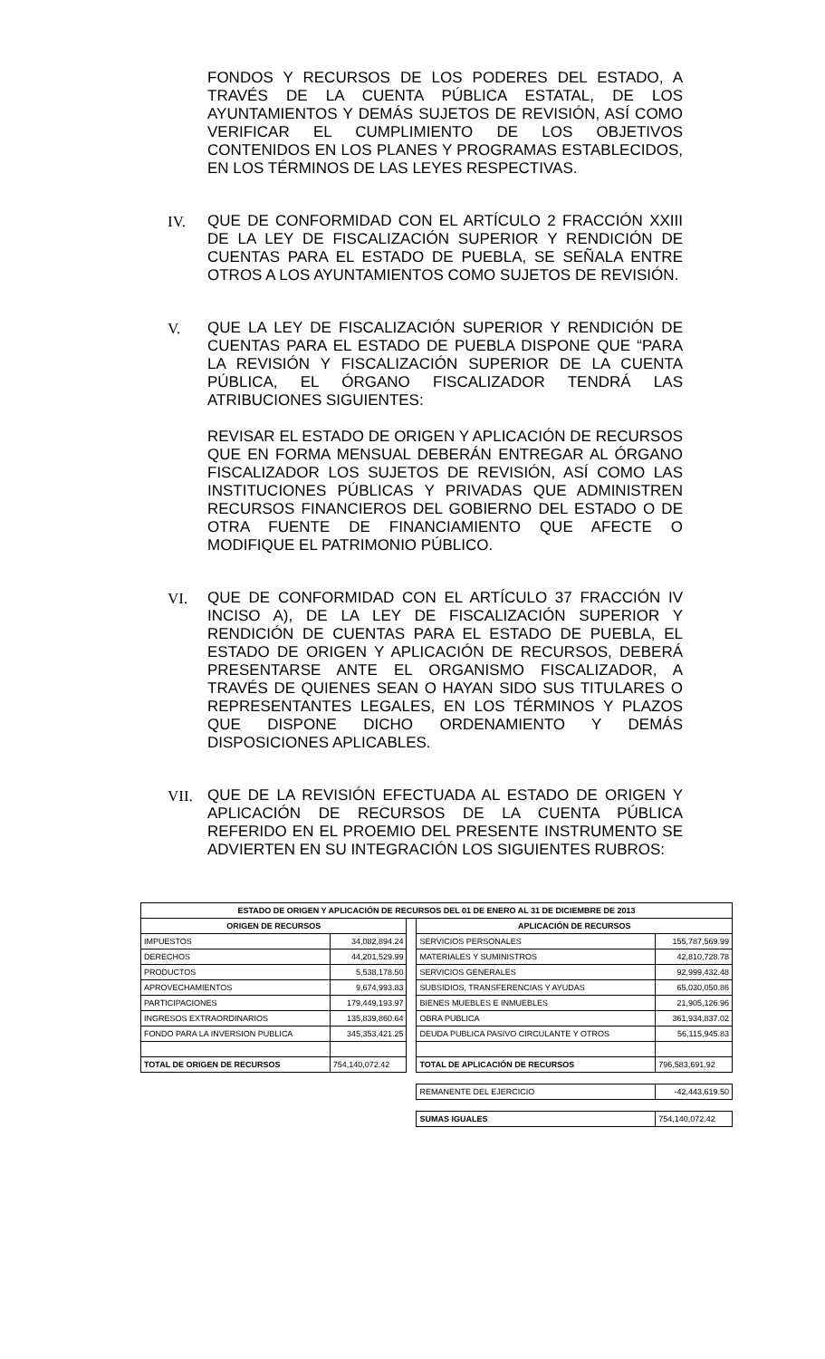FONDOS Y RECURSOS DE LOS PODERES DEL ESTADO, A TRAVÉS DE LA CUENTA PÚBLICA ESTATAL, DE LOS AYUNTAMIENTOS Y DEMÁS SUJETOS DE REVISIÓN, ASÍ COMO VERIFICAR EL CUMPLIMIENTO DE LOS OBJETIVOS CONTENIDOS EN LOS PLANES Y PROGRAMAS ESTABLECIDOS, EN LOS TÉRMINOS DE LAS LEYES RESPECTIVAS.
IV. QUE DE CONFORMIDAD CON EL ARTÍCULO 2 FRACCIÓN XXIII DE LA LEY DE FISCALIZACIÓN SUPERIOR Y RENDICIÓN DE CUENTAS PARA EL ESTADO DE PUEBLA, SE SEÑALA ENTRE OTROS A LOS AYUNTAMIENTOS COMO SUJETOS DE REVISIÓN.
V. QUE LA LEY DE FISCALIZACIÓN SUPERIOR Y RENDICIÓN DE CUENTAS PARA EL ESTADO DE PUEBLA DISPONE QUE “PARA LA REVISIÓN Y FISCALIZACIÓN SUPERIOR DE LA CUENTA PÚBLICA, EL ÓRGANO FISCALIZADOR TENDRÁ LAS ATRIBUCIONES SIGUIENTES:
REVISAR EL ESTADO DE ORIGEN Y APLICACIÓN DE RECURSOS QUE EN FORMA MENSUAL DEBERÁN ENTREGAR AL ÓRGANO FISCALIZADOR LOS SUJETOS DE REVISIÓN, ASÍ COMO LAS INSTITUCIONES PÚBLICAS Y PRIVADAS QUE ADMINISTREN RECURSOS FINANCIEROS DEL GOBIERNO DEL ESTADO O DE OTRA FUENTE DE FINANCIAMIENTO QUE AFECTE O MODIFIQUE EL PATRIMONIO PÚBLICO.
VI. QUE DE CONFORMIDAD CON EL ARTÍCULO 37 FRACCIÓN IV INCISO A), DE LA LEY DE FISCALIZACIÓN SUPERIOR Y RENDICIÓN DE CUENTAS PARA EL ESTADO DE PUEBLA, EL ESTADO DE ORIGEN Y APLICACIÓN DE RECURSOS, DEBERÁ PRESENTARSE ANTE EL ORGANISMO FISCALIZADOR, A TRAVÉS DE QUIENES SEAN O HAYAN SIDO SUS TITULARES O REPRESENTANTES LEGALES, EN LOS TÉRMINOS Y PLAZOS QUE DISPONE DICHO ORDENAMIENTO Y DEMÁS DISPOSICIONES APLICABLES.
VII. QUE DE LA REVISIÓN EFECTUADA AL ESTADO DE ORIGEN Y APLICACIÓN DE RECURSOS DE LA CUENTA PÚBLICA REFERIDO EN EL PROEMIO DEL PRESENTE INSTRUMENTO SE ADVIERTEN EN SU INTEGRACIÓN LOS SIGUIENTES RUBROS:
| ESTADO DE ORIGEN Y APLICACIÓN DE RECURSOS DEL 01 DE ENERO AL 31 DE DICIEMBRE DE 2013 | | | | |
| ORIGEN DE RECURSOS | | | APLICACIÓN DE RECURSOS | |
| IMPUESTOS | 34,082,894.24 | | SERVICIOS PERSONALES | 155,787,569.99 |
| DERECHOS | 44,201,529.99 | | MATERIALES Y SUMINISTROS | 42,810,728.78 |
| PRODUCTOS | 5,538,178.50 | | SERVICIOS GENERALES | 92,999,432.48 |
| APROVECHAMIENTOS | 9,674,993.83 | | SUBSIDIOS, TRANSFERENCIAS Y AYUDAS | 65,030,050.86 |
| PARTICIPACIONES | 179,449,193.97 | | BIENES MUEBLES E INMUEBLES | 21,905,126.96 |
| INGRESOS EXTRAORDINARIOS | 135,839,860.64 | | OBRA PUBLICA | 361,934,837.02 |
| FONDO PARA LA INVERSION PUBLICA | 345,353,421.25 | | DEUDA PUBLICA PASIVO CIRCULANTE Y OTROS | 56,115,945.83 |
| TOTAL DE ORIGEN DE RECURSOS | 754,140,072.42 | | TOTAL DE APLICACIÓN DE RECURSOS | 796,583,691.92 |
| | | | REMANENTE DEL EJERCICIO | -42,443,619.50 |
| | | | SUMAS IGUALES | 754,140,072.42 |